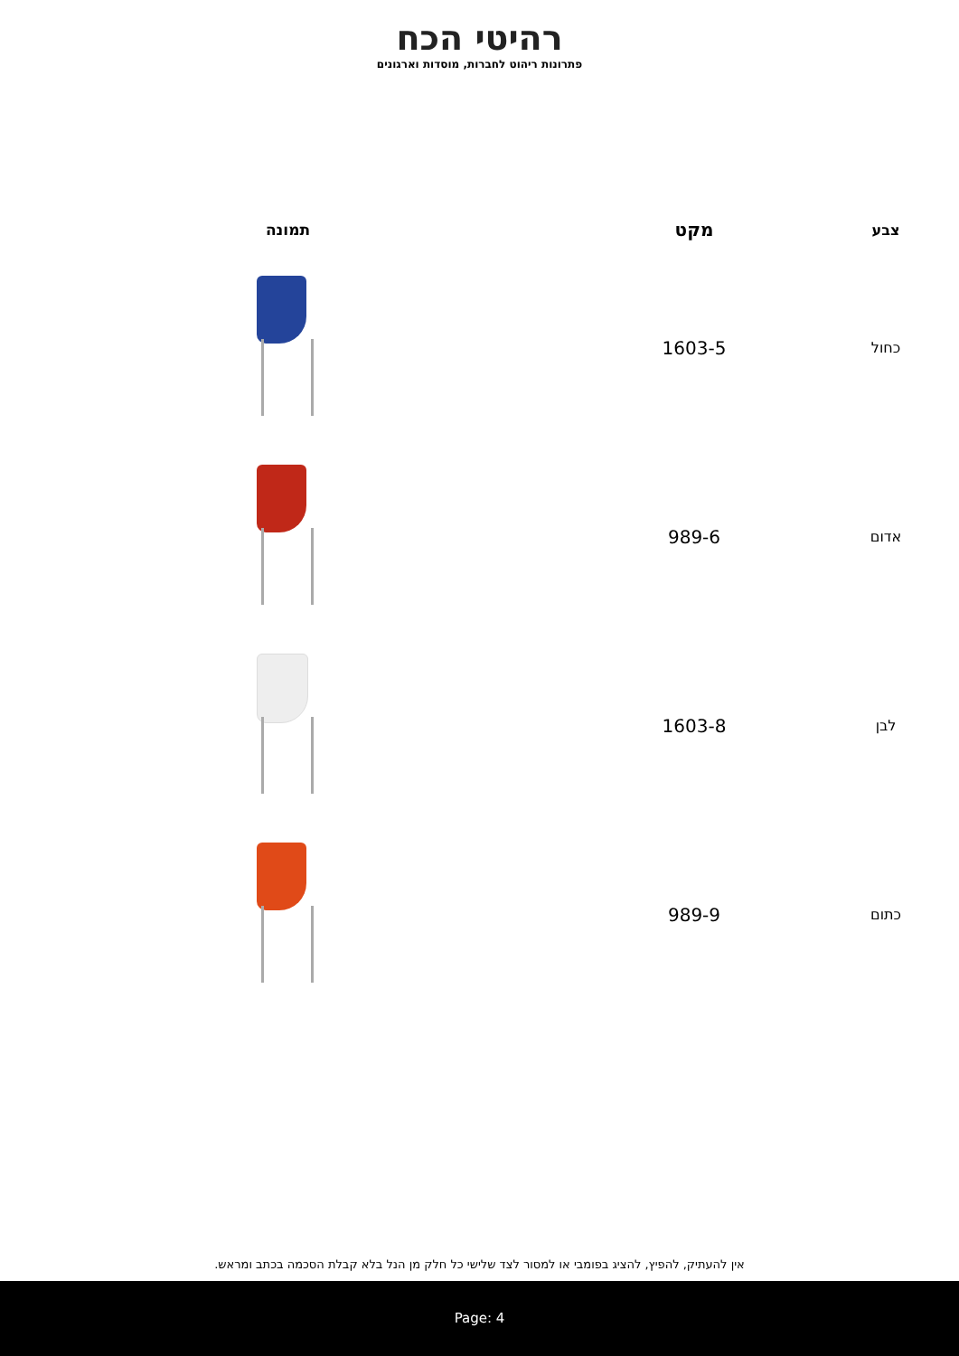רהיטי הכח
פתרונות ריהוט לחברות, מוסדות וארגונים
| צבע | מקט | תמונה |
| --- | --- | --- |
| כחול | 1603-5 | |
| אדום | 989-6 | |
| לבן | 1603-8 | |
| כתום | 989-9 | |
אין להעתיק, להפיץ, להציג בפומבי או למסור לצד שלישי כל חלק מן הנל בלא קבלת הסכמה בכתב ומראש.
Page: 4